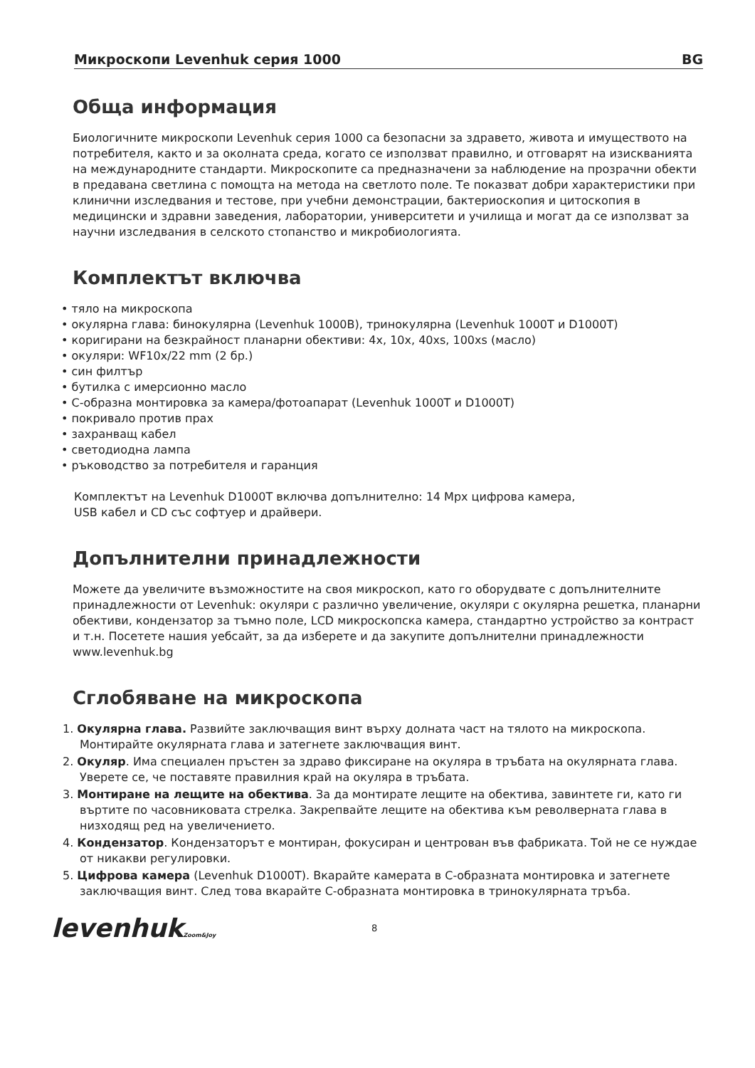Микроскопи Levenhuk серия 1000 BG
Обща информация
Биологичните микроскопи Levenhuk серия 1000 са безопасни за здравето, живота и имуществото на потребителя, както и за околната среда, когато се използват правилно, и отговарят на изискванията на международните стандарти. Микроскопите са предназначени за наблюдение на прозрачни обекти в предавана светлина с помощта на метода на светлото поле. Те показват добри характеристики при клинични изследвания и тестове, при учебни демонстрации, бактериоскопия и цитоскопия в медицински и здравни заведения, лаборатории, университети и училища и могат да се използват за научни изследвания в селското стопанство и микробиологията.
Комплектът включва
• тяло на микроскопа
• окулярна глава: бинокулярна (Levenhuk 1000B), тринокулярна (Levenhuk 1000T и D1000T)
• коригирани на безкрайност планарни обективи: 4x, 10x, 40xs, 100xs (масло)
• окуляри: WF10x/22 mm (2 бр.)
• син филтър
• бутилка с имерсионно масло
• C-образна монтировка за камера/фотоапарат (Levenhuk 1000T и D1000T)
• покривало против прах
• захранващ кабел
• светодиодна лампа
• ръководство за потребителя и гаранция
Комплектът на Levenhuk D1000T включва допълнително: 14 Mpx цифрова камера,
USB кабел и CD със софтуер и драйвери.
Допълнителни принадлежности
Можете да увеличите възможностите на своя микроскоп, като го оборудвате с допълнителните принадлежности от Levenhuk: окуляри с различно увеличение, окуляри с окулярна решетка, планарни обективи, кондензатор за тъмно поле, LCD микроскопска камера, стандартно устройство за контраст и т.н. Посетете нашия уебсайт, за да изберете и да закупите допълнителни принадлежности www.levenhuk.bg
Сглобяване на микроскопа
1. Окулярна глава. Развийте заключващия винт върху долната част на тялото на микроскопа. Монтирайте окулярната глава и затегнете заключващия винт.
2. Окуляр. Има специален пръстен за здраво фиксиране на окуляра в тръбата на окулярната глава. Уверете се, че поставяте правилния край на окуляра в тръбата.
3. Монтиране на лещите на обектива. За да монтирате лещите на обектива, завинтете ги, като ги въртите по часовниковата стрелка. Закрепвайте лещите на обектива към револверната глава в низходящ ред на увеличението.
4. Кондензатор. Кондензаторът е монтиран, фокусиран и центрован във фабриката. Той не се нуждае от никакви регулировки.
5. Цифрова камера (Levenhuk D1000T). Вкарайте камерата в C-образната монтировка и затегнете заключващия винт. След това вкарайте C-образната монтировка в тринокулярната тръба.
levenhukZoom&Joy
8